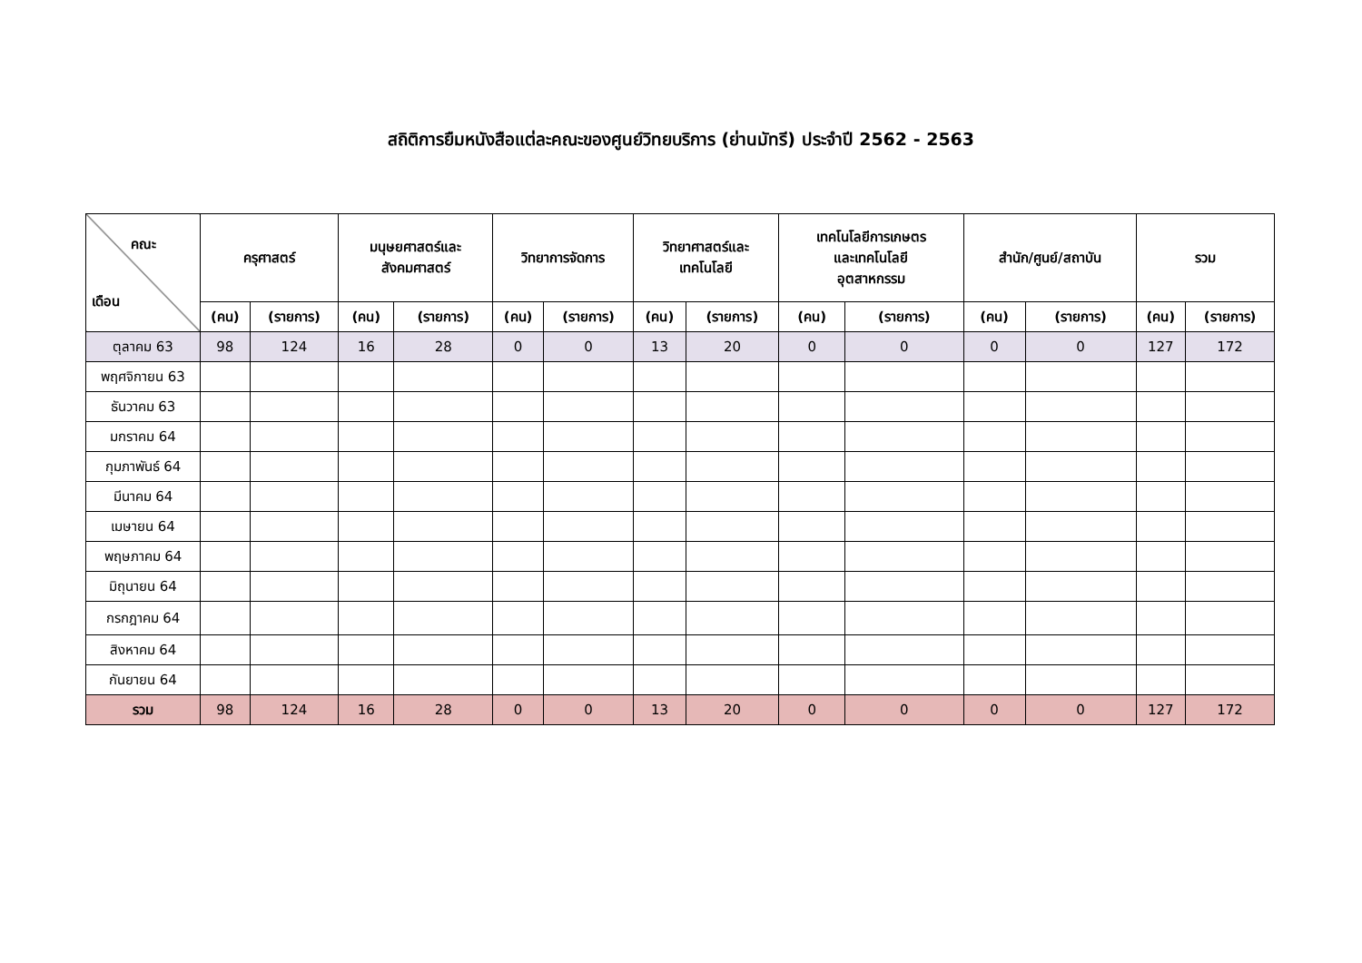สถิติการยืมหนังสือแต่ละคณะของศูนย์วิทยบริการ (ย่านมัทรี) ประจำปี 2562 - 2563
| คณะ เดือน | ครุศาสตร์ | | มนุษยศาสตร์และ สังคมศาสตร์ | | วิทยาการจัดการ | | วิทยาศาสตร์และ เทคโนโลยี | | เทคโนโลยีการเกษตร และเทคโนโลยี อุตสาหกรรม | | สำนัก/ศูนย์/สถาบัน | | รวม | |
| --- | --- | --- | --- | --- | --- | --- | --- | --- | --- | --- | --- | --- | --- | --- |
| | (คน) | (รายการ) | (คน) | (รายการ) | (คน) | (รายการ) | (คน) | (รายการ) | (คน) | (รายการ) | (คน) | (รายการ) | (คน) | (รายการ) |
| ตุลาคม 63 | 98 | 124 | 16 | 28 | 0 | 0 | 13 | 20 | 0 | 0 | 0 | 0 | 127 | 172 |
| พฤศจิกายน 63 | | | | | | | | | | | | | | |
| ธันวาคม 63 | | | | | | | | | | | | | | |
| มกราคม 64 | | | | | | | | | | | | | | |
| กุมภาพันธ์ 64 | | | | | | | | | | | | | | |
| มีนาคม 64 | | | | | | | | | | | | | | |
| เมษายน 64 | | | | | | | | | | | | | | |
| พฤษภาคม 64 | | | | | | | | | | | | | | |
| มิถุนายน 64 | | | | | | | | | | | | | | |
| กรกฎาคม 64 | | | | | | | | | | | | | | |
| สิงหาคม 64 | | | | | | | | | | | | | | |
| กันยายน 64 | | | | | | | | | | | | | | |
| รวม | 98 | 124 | 16 | 28 | 0 | 0 | 13 | 20 | 0 | 0 | 0 | 0 | 127 | 172 |